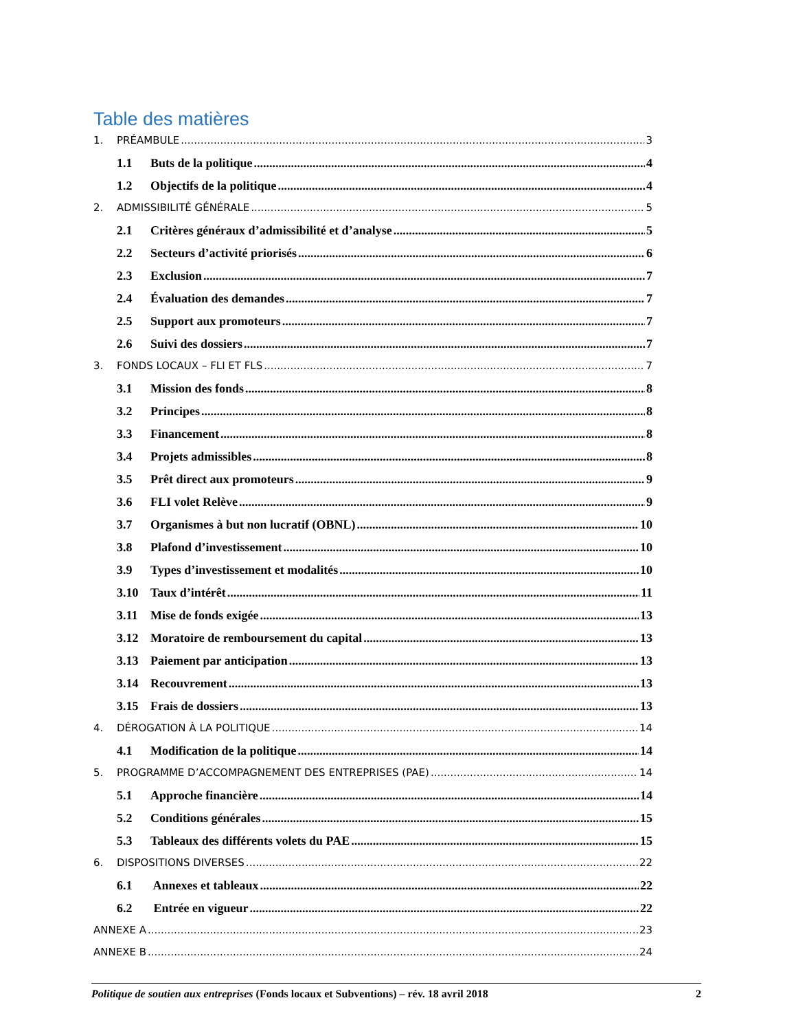Table des matières
1. PRÉAMBULE 3
1.1 Buts de la politique 4
1.2 Objectifs de la politique 4
2. ADMISSIBILITÉ GÉNÉRALE 5
2.1 Critères généraux d’admissibilité et d’analyse 5
2.2 Secteurs d’activité priorisés 6
2.3 Exclusion 7
2.4 Évaluation des demandes 7
2.5 Support aux promoteurs 7
2.6 Suivi des dossiers 7
3. FONDS LOCAUX – FLI ET FLS 7
3.1 Mission des fonds 8
3.2 Principes 8
3.3 Financement 8
3.4 Projets admissibles 8
3.5 Prêt direct aux promoteurs 9
3.6 FLI volet Relève 9
3.7 Organismes à but non lucratif (OBNL) 10
3.8 Plafond d’investissement 10
3.9 Types d’investissement et modalités 10
3.10 Taux d’intérêt 11
3.11 Mise de fonds exigée 13
3.12 Moratoire de remboursement du capital 13
3.13 Paiement par anticipation 13
3.14 Recouvrement 13
3.15 Frais de dossiers 13
4. DÉROGATION À LA POLITIQUE 14
4.1 Modification de la politique 14
5. PROGRAMME D’ACCOMPAGNEMENT DES ENTREPRISES (PAE) 14
5.1 Approche financière 14
5.2 Conditions générales 15
5.3 Tableaux des différents volets du PAE 15
6. DISPOSITIONS DIVERSES 22
6.1 Annexes et tableaux 22
6.2 Entrée en vigueur 22
ANNEXE A 23
ANNEXE B 24
Politique de soutien aux entreprises (Fonds locaux et Subventions) – rév. 18 avril 2018 2